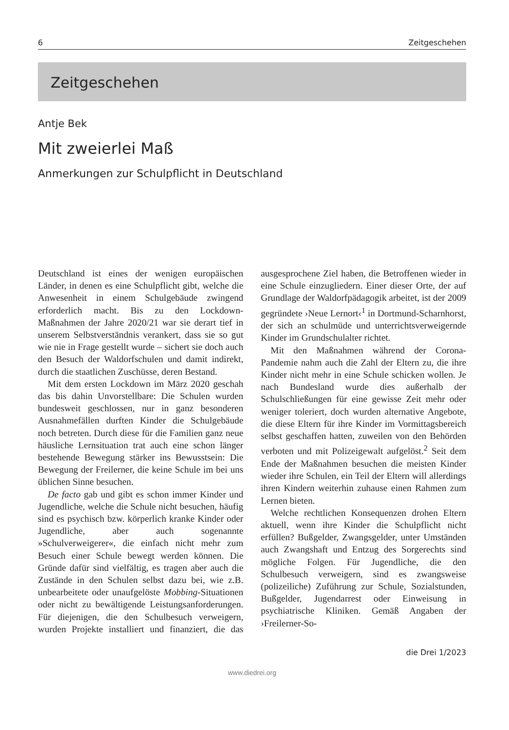6 Zeitgeschehen
Zeitgeschehen
Antje Bek
Mit zweierlei Maß
Anmerkungen zur Schulpflicht in Deutschland
Deutschland ist eines der wenigen europäischen Länder, in denen es eine Schulpflicht gibt, welche die Anwesenheit in einem Schulgebäude zwingend erforderlich macht. Bis zu den Lockdown-Maßnahmen der Jahre 2020/21 war sie derart tief in unserem Selbstverständnis verankert, dass sie so gut wie nie in Frage gestellt wurde – sichert sie doch auch den Besuch der Waldorfschulen und damit indirekt, durch die staatlichen Zuschüsse, deren Bestand.
Mit dem ersten Lockdown im März 2020 geschah das bis dahin Unvorstellbare: Die Schulen wurden bundesweit geschlossen, nur in ganz besonderen Ausnahmefällen durften Kinder die Schulgebäude noch betreten. Durch diese für die Familien ganz neue häusliche Lernsituation trat auch eine schon länger bestehende Bewegung stärker ins Bewusstsein: Die Bewegung der Freilerner, die keine Schule im bei uns üblichen Sinne besuchen.
De facto gab und gibt es schon immer Kinder und Jugendliche, welche die Schule nicht besuchen, häufig sind es psychisch bzw. körperlich kranke Kinder oder Jugendliche, aber auch sogenannte »Schulverweigerer«, die einfach nicht mehr zum Besuch einer Schule bewegt werden können. Die Gründe dafür sind vielfältig, es tragen aber auch die Zustände in den Schulen selbst dazu bei, wie z.B. unbearbeitete oder unaufgelöste Mobbing-Situationen oder nicht zu bewältigende Leistungsanforderungen. Für diejenigen, die den Schulbesuch verweigern, wurden Projekte installiert und finanziert, die das ausgesprochene Ziel haben, die Betroffenen wieder in eine Schule einzugliedern. Einer dieser Orte, der auf Grundlage der Waldorfpädagogik arbeitet, ist der 2009 gegründete ›Neue Lernort‹<sup>1</sup> in Dortmund-Scharnhorst, der sich an schulmüde und unterrichtsverweigernde Kinder im Grundschulalter richtet.
Mit den Maßnahmen während der Corona-Pandemie nahm auch die Zahl der Eltern zu, die ihre Kinder nicht mehr in eine Schule schicken wollen. Je nach Bundesland wurde dies außerhalb der Schulschließungen für eine gewisse Zeit mehr oder weniger toleriert, doch wurden alternative Angebote, die diese Eltern für ihre Kinder im Vormittagsbereich selbst geschaffen hatten, zuweilen von den Behörden verboten und mit Polizeigewalt aufgelöst.<sup>2</sup> Seit dem Ende der Maßnahmen besuchen die meisten Kinder wieder ihre Schulen, ein Teil der Eltern will allerdings ihren Kindern weiterhin zuhause einen Rahmen zum Lernen bieten.
Welche rechtlichen Konsequenzen drohen Eltern aktuell, wenn ihre Kinder die Schulpflicht nicht erfüllen? Bußgelder, Zwangsgelder, unter Umständen auch Zwangshaft und Entzug des Sorgerechts sind mögliche Folgen. Für Jugendliche, die den Schulbesuch verweigern, sind es zwangsweise (polizeiliche) Zuführung zur Schule, Sozialstunden, Bußgelder, Jugendarrest oder Einweisung in psychiatrische Kliniken. Gemäß Angaben der ›Freilerner-So-
die Drei 1/2023
www.diedrei.org